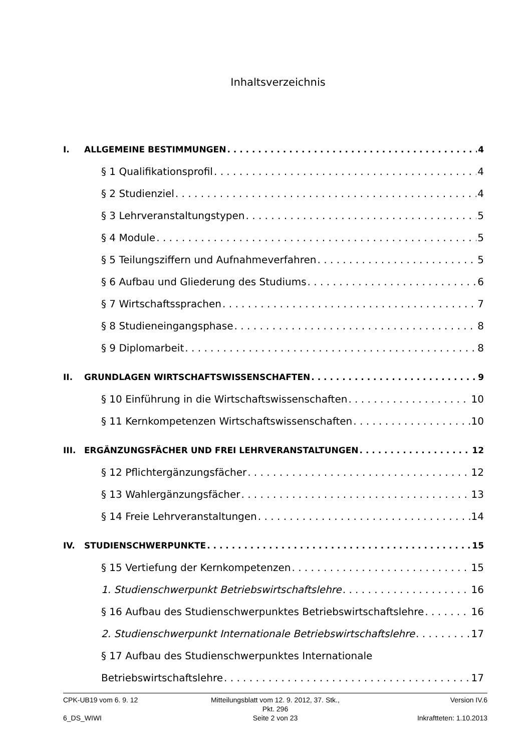Inhaltsverzeichnis
I. ALLGEMEINE BESTIMMUNGEN 4
§ 1 Qualifikationsprofil 4
§ 2 Studienziel 4
§ 3 Lehrveranstaltungstypen 5
§ 4 Module 5
§ 5 Teilungsziffern und Aufnahmeverfahren 5
§ 6 Aufbau und Gliederung des Studiums 6
§ 7 Wirtschaftssprachen 7
§ 8 Studieneingangsphase 8
§ 9 Diplomarbeit 8
II. GRUNDLAGEN WIRTSCHAFTSWISSENSCHAFTEN 9
§ 10 Einführung in die Wirtschaftswissenschaften 10
§ 11 Kernkompetenzen Wirtschaftswissenschaften 10
III. ERGÄNZUNGSFÄCHER UND FREI LEHRVERANSTALTUNGEN 12
§ 12 Pflichtergänzungsfächer 12
§ 13 Wahlergänzungsfächer 13
§ 14 Freie Lehrveranstaltungen 14
IV. STUDIENSCHWERPUNKTE 15
§ 15 Vertiefung der Kernkompetenzen 15
1. Studienschwerpunkt Betriebswirtschaftslehre 16
§ 16 Aufbau des Studienschwerpunktes Betriebswirtschaftslehre 16
2. Studienschwerpunkt Internationale Betriebswirtschaftslehre 17
§ 17 Aufbau des Studienschwerpunktes Internationale
Betriebswirtschaftslehre 17
CPK-UB19 vom 6. 9. 12 Mitteilungsblatt vom 12. 9. 2012, 37. Stk., Pkt. 296 Version IV.6
6_DS_WIWI Seite 2 von 23 Inkraftteten: 1.10.2013